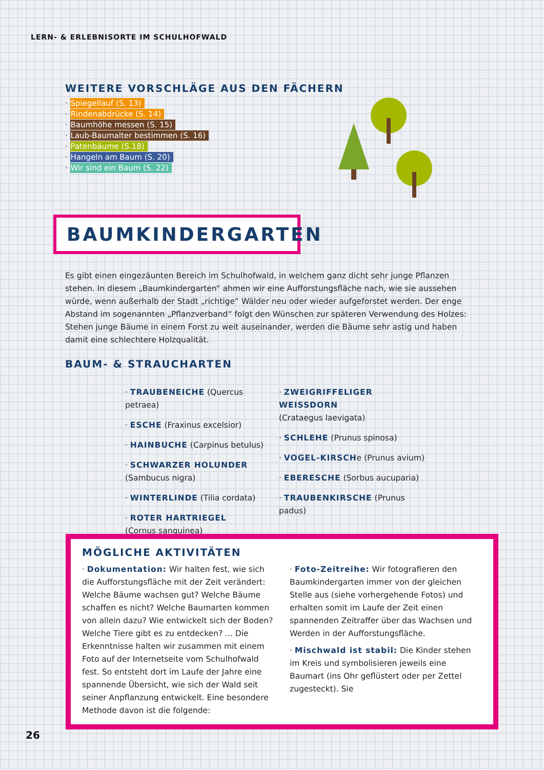LERN- & ERLEBNISORTE IM SCHULHOFWALD
WEITERE VORSCHLÄGE AUS DEN FÄCHERN
· Spiegellauf (S. 13)
· Rindenabdrücke (S. 14)
· Baumhöhe messen (S. 15)
· Laub-Baumalter bestimmen (S. 16)
· Patenbäume (S.18)
· Hangeln am Baum (S. 20)
· Wir sind ein Baum (S. 22)
BAUMKINDERGARTEN
Es gibt einen eingezäunten Bereich im Schulhofwald, in welchem ganz dicht sehr junge Pflanzen stehen. In diesem „Baumkindergarten“ ahmen wir eine Aufforstungsfläche nach, wie sie aussehen würde, wenn außerhalb der Stadt „richtige“ Wälder neu oder wieder aufgeforstet werden. Der enge Abstand im sogenannten „Pflanzverband“ folgt den Wünschen zur späteren Verwendung des Holzes: Stehen junge Bäume in einem Forst zu weit auseinander, werden die Bäume sehr astig und haben damit eine schlechtere Holzqualität.
BAUM- & STRAUCHARTEN
· TRAUBENEICHE (Quercus petraea)
· ESCHE (Fraxinus excelsior)
· HAINBUCHE (Carpinus betulus)
· SCHWARZER HOLUNDER
(Sambucus nigra)
· WINTERLINDE (Tilia cordata)
· ROTER HARTRIEGEL
(Cornus sanguinea)
· ZWEIGRIFFELIGER WEISSDORN
(Crataegus laevigata)
· SCHLEHE (Prunus spinosa)
· VOGEL-KIRSCHe (Prunus avium)
· EBERESCHE (Sorbus aucuparia)
· TRAUBENKIRSCHE (Prunus padus)
MÖGLICHE AKTIVITÄTEN
· Dokumentation: Wir halten fest, wie sich die Aufforstungsfläche mit der Zeit verändert: Welche Bäume wachsen gut? Welche Bäume schaffen es nicht? Welche Baumarten kommen von allein dazu? Wie entwickelt sich der Boden? Welche Tiere gibt es zu entdecken? ... Die Erkenntnisse halten wir zu­sammen mit einem Foto auf der Internetseite vom Schulhofwald fest. So entsteht dort im Laufe der Jahre eine spannende Übersicht, wie sich der Wald seit seiner Anpflanzung entwickelt. Eine besondere Methode davon ist die folgende:
· Foto-Zeitreihe: Wir fotografieren den Baum­kindergarten immer von der gleichen Stelle aus (siehe vorhergehende Fotos) und erhalten somit im Laufe der Zeit einen spannenden Zeitraffer über das Wachsen und Werden in der Aufforstungsfläche.
· Mischwald ist stabil: Die Kinder stehen im Kreis und symbolisieren jeweils eine Baumart (ins Ohr geflüstert oder per Zettel zugesteckt). Sie
26